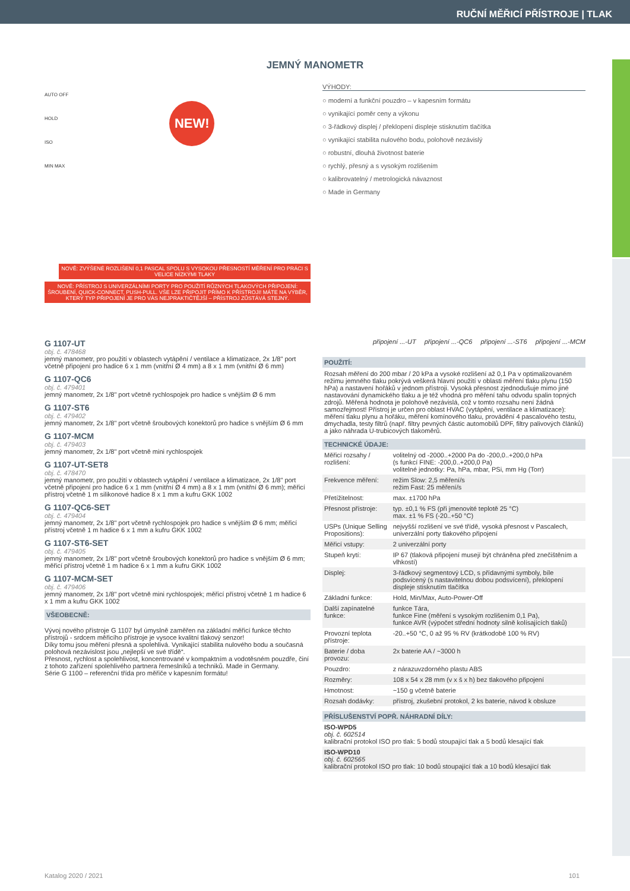RUČNÍ MĚŘICÍ PŘÍSTROJE | TLAK
JEMNÝ MANOMETR
AUTO OFF
HOLD
ISO
MIN MAX
NEW!
NOVĚ: ZVÝŠENÉ ROZLIŠENÍ 0,1 PASCAL SPOLU S VYSOKOU PŘESNOSTÍ MĚŘENÍ PRO PRÁCI S VELICE NÍZKÝMI TLAKY
NOVĚ: PŘÍSTROJ S UNIVERZÁLNÍMI PORTY PRO POUŽITÍ RŮZNÝCH TLAKOVÝCH PŘIPOJENÍ: ŠROUBENÍ, QUICK-CONNECT, PUSH-PULL. VŠE LZE PŘIPOJIT PŘÍMO K PŘÍSTROJI! MÁTE NA VÝBĚR, KTERÝ TYP PŘIPOJENÍ JE PRO VÁS NEJPRAKTIČTĚJŠÍ – PŘÍSTROJ ZŮSTÁVÁ STEJNÝ.
G 1107-UT
obj. č. 478468
jemný manometr, pro použití v oblastech vytápění / ventilace a klimatizace, 2x 1/8" port včetně připojení pro hadice 6 x 1 mm (vnitřní Ø 4 mm) a 8 x 1 mm (vnitřní Ø 6 mm)
G 1107-QC6
obj. č. 479401
jemný manometr, 2x 1/8" port včetně rychlospojek pro hadice s vnějším Ø 6 mm
G 1107-ST6
obj. č. 479402
jemný manometr, 2x 1/8" port včetně šroubových konektorů pro hadice s vnějším Ø 6 mm
G 1107-MCM
obj. č. 479403
jemný manometr, 2x 1/8" port včetně mini rychlospojek
G 1107-UT-SET8
obj. č. 478470
jemný manometr, pro použití v oblastech vytápění / ventilace a klimatizace, 2x 1/8" port včetně připojení pro hadice 6 x 1 mm (vnitřní Ø 4 mm) a 8 x 1 mm (vnitřní Ø 6 mm); měřicí přístroj včetně 1 m silikonové hadice 8 x 1 mm a kufru GKK 1002
G 1107-QC6-SET
obj. č. 479404
jemný manometr, 2x 1/8" port včetně rychlospojek pro hadice s vnějším Ø 6 mm; měřicí přístroj včetně 1 m hadice 6 x 1 mm a kufru GKK 1002
G 1107-ST6-SET
obj. č. 479405
jemný manometr, 2x 1/8" port včetně šroubových konektorů pro hadice s vnějším Ø 6 mm; měřicí přístroj včetně 1 m hadice 6 x 1 mm a kufru GKK 1002
G 1107-MCM-SET
obj. č. 479406
jemný manometr, 2x 1/8" port včetně mini rychlospojek; měřicí přístroj včetně 1 m hadice 6 x 1 mm a kufru GKK 1002
VŠEOBECNĚ:
Vývoj nového přístroje G 1107 byl úmyslně zaměřen na základní měřicí funkce těchto přístrojů - srdcem měřicího přístroje je vysoce kvalitní tlakový senzor!
Díky tomu jsou měření přesná a spolehlivá. Vynikající stabilita nulového bodu a současná polohová nezávislost jsou „nejlepší ve své třídě“.
Přesnost, rychlost a spolehlivost, koncentrované v kompaktním a vodotěsném pouzdře, činí z tohoto zařízení spolehlivého partnera řemeslníků a techniků. Made in Germany.
Série G 1100 – referenční třída pro měřiče v kapesním formátu!
VÝHODY:
○ moderní a funkční pouzdro – v kapesním formátu
○ vynikající poměr ceny a výkonu
○ 3-řádkový displej / překlopení displeje stisknutím tlačítka
○ vynikající stabilita nulového bodu, polohově nezávislý
○ robustní, dlouhá životnost baterie
○ rychlý, přesný a s vysokým rozlišením
○ kalibrovatelný / metrologická návaznost
○ Made in Germany
připojení ...-UT připojení ...-QC6 připojení ...-ST6 připojení ...-MCM
POUŽITÍ:
Rozsah měření do 200 mbar / 20 kPa a vysoké rozlišení až 0,1 Pa v optimalizovaném režimu jemného tlaku pokrývá veškerá hlavní použití v oblasti měření tlaku plynu (150 hPa) a nastavení hořáků v jednom přístroji. Vysoká přesnost zjednodušuje mimo jiné nastavování dynamického tlaku a je též vhodná pro měření tahu odvodu spalin topných zdrojů. Měřená hodnota je polohově nezávislá, což v tomto rozsahu není žádná samozřejmost! Přístroj je určen pro oblast HVAC (vytápění, ventilace a klimatizace): měření tlaku plynu a hořáku, měření komínového tlaku, provádění 4 pascalového testu, dmychadla, testy filtrů (např. filtry pevných částic automobilů DPF, filtry palivových článků) a jako náhrada U-trubicových tlakoměrů.
TECHNICKÉ ÚDAJE:
| Měřicí rozsahy / rozlišení: | volitelný od -2000..+2000 Pa do -200,0..+200,0 hPa (s funkcí FINE: -200,0..+200,0 Pa) volitelné jednotky: Pa, hPa, mbar, PSi, mm Hg (Torr) |
| Frekvence měření: | režim Slow: 2,5 měření/s režim Fast: 25 měření/s |
| Přetížitelnost: | max. ±1700 hPa |
| Přesnost přístroje: | typ. ±0,1 % FS (při jmenovité teplotě 25 °C) max. ±1 % FS (-20..+50 °C) |
| USPs (Unique Selling Propositions): | nejvyšší rozlišení ve své třídě, vysoká přesnost v Pascalech, univerzální porty tlakového připojení |
| Měřicí vstupy: | 2 univerzální porty |
| Stupeň krytí: | IP 67 (tlaková připojení musejí být chráněna před znečištěním a vlhkostí) |
| Displej: | 3-řádkový segmentový LCD, s přídavnými symboly, bíle podsvícený (s nastavitelnou dobou podsvícení), překlopení displeje stisknutím tlačítka |
| Základní funkce: | Hold, Min/Max, Auto-Power-Off |
| Další zapínatelné funkce: | funkce Tára, funkce Fine (měření s vysokým rozlišením 0,1 Pa), funkce AVR (výpočet střední hodnoty silně kolísajících tlaků) |
| Provozní teplota přístroje: | -20..+50 °C, 0 až 95 % RV (krátkodobě 100 % RV) |
| Baterie / doba provozu: | 2x baterie AA / ~3000 h |
| Pouzdro: | z nárazuvzdorného plastu ABS |
| Rozměry: | 108 x 54 x 28 mm (v x š x h) bez tlakového připojení |
| Hmotnost: | ~150 g včetně baterie |
| Rozsah dodávky: | přístroj, zkušební protokol, 2 ks baterie, návod k obsluze |
PŘÍSLUŠENSTVÍ POPŘ. NÁHRADNÍ DÍLY:
ISO-WPD5
obj. č. 602514
kalibrační protokol ISO pro tlak: 5 bodů stoupající tlak a 5 bodů klesající tlak
ISO-WPD10
obj. č. 602565
kalibrační protokol ISO pro tlak: 10 bodů stoupající tlak a 10 bodů klesající tlak
Katalog 2020 / 2021 101